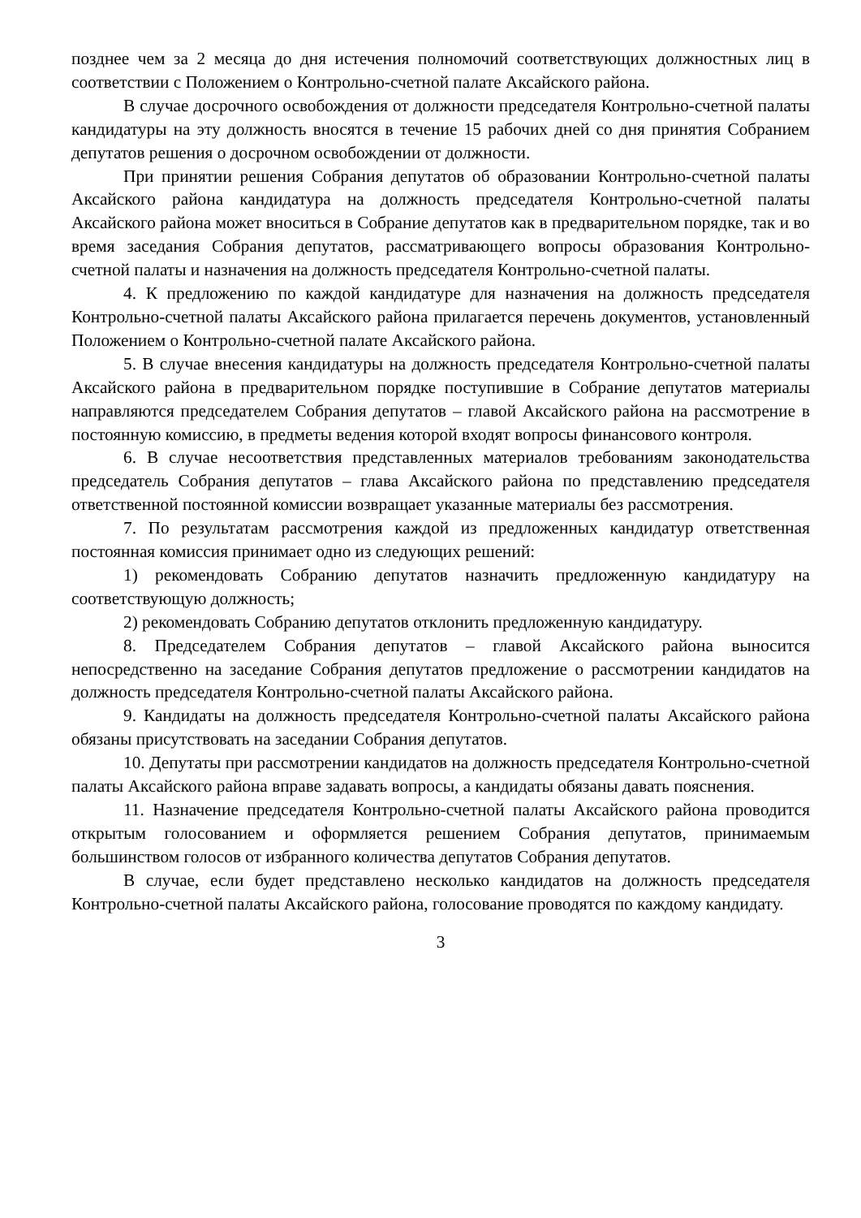позднее чем за 2 месяца до дня истечения полномочий соответствующих должностных лиц в соответствии с Положением о Контрольно-счетной палате Аксайского района.
В случае досрочного освобождения от должности председателя Контрольно-счетной палаты кандидатуры на эту должность вносятся в течение 15 рабочих дней со дня принятия Собранием депутатов решения о досрочном освобождении от должности.
При принятии решения Собрания депутатов об образовании Контрольно-счетной палаты Аксайского района кандидатура на должность председателя Контрольно-счетной палаты Аксайского района может вноситься в Собрание депутатов как в предварительном порядке, так и во время заседания Собрания депутатов, рассматривающего вопросы образования Контрольно-счетной палаты и назначения на должность председателя Контрольно-счетной палаты.
4. К предложению по каждой кандидатуре для назначения на должность председателя Контрольно-счетной палаты Аксайского района прилагается перечень документов, установленный Положением о Контрольно-счетной палате Аксайского района.
5. В случае внесения кандидатуры на должность председателя Контрольно-счетной палаты Аксайского района в предварительном порядке поступившие в Собрание депутатов материалы направляются председателем Собрания депутатов – главой Аксайского района на рассмотрение в постоянную комиссию, в предметы ведения которой входят вопросы финансового контроля.
6. В случае несоответствия представленных материалов требованиям законодательства председатель Собрания депутатов – глава Аксайского района по представлению председателя ответственной постоянной комиссии возвращает указанные материалы без рассмотрения.
7. По результатам рассмотрения каждой из предложенных кандидатур ответственная постоянная комиссия принимает одно из следующих решений:
1) рекомендовать Собранию депутатов назначить предложенную кандидатуру на соответствующую должность;
2) рекомендовать Собранию депутатов отклонить предложенную кандидатуру.
8. Председателем Собрания депутатов – главой Аксайского района выносится непосредственно на заседание Собрания депутатов предложение о рассмотрении кандидатов на должность председателя Контрольно-счетной палаты Аксайского района.
9. Кандидаты на должность председателя Контрольно-счетной палаты Аксайского района обязаны присутствовать на заседании Собрания депутатов.
10. Депутаты при рассмотрении кандидатов на должность председателя Контрольно-счетной палаты Аксайского района вправе задавать вопросы, а кандидаты обязаны давать пояснения.
11. Назначение председателя Контрольно-счетной палаты Аксайского района проводится открытым голосованием и оформляется решением Собрания депутатов, принимаемым большинством голосов от избранного количества депутатов Собрания депутатов.
В случае, если будет представлено несколько кандидатов на должность председателя Контрольно-счетной палаты Аксайского района, голосование проводятся по каждому кандидату.
3